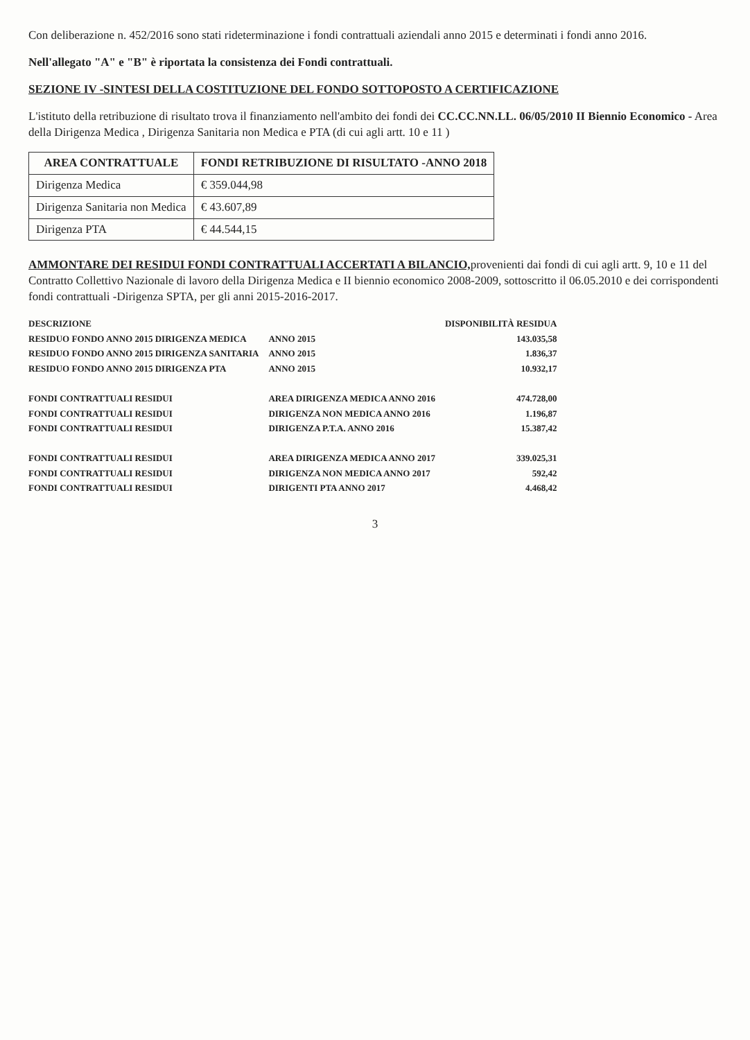Con deliberazione n. 452/2016 sono stati rideterminazione i fondi contrattuali aziendali anno 2015 e determinati i fondi anno 2016.
Nell'allegato "A" e "B" è riportata la consistenza dei Fondi contrattuali.
SEZIONE IV -SINTESI DELLA COSTITUZIONE DEL FONDO SOTTOPOSTO A CERTIFICAZIONE
L'istituto della retribuzione di risultato trova il finanziamento nell'ambito dei fondi dei CC.CC.NN.LL. 06/05/2010 II Biennio Economico - Area della Dirigenza Medica , Dirigenza Sanitaria non Medica e PTA (di cui agli artt. 10 e 11 )
| AREA CONTRATTUALE | FONDI RETRIBUZIONE DI RISULTATO -ANNO 2018 |
| --- | --- |
| Dirigenza Medica | € 359.044,98 |
| Dirigenza Sanitaria non Medica | € 43.607,89 |
| Dirigenza PTA | € 44.544,15 |
AMMONTARE DEI RESIDUI FONDI CONTRATTUALI ACCERTATI A BILANCIO, provenienti dai fondi di cui agli artt. 9, 10 e 11 del Contratto Collettivo Nazionale di lavoro della Dirigenza Medica e II biennio economico 2008-2009, sottoscritto il 06.05.2010 e dei corrispondenti fondi contrattuali -Dirigenza SPTA, per gli anni 2015-2016-2017.
| DESCRIZIONE | | DISPONIBILITÀ RESIDUA |
| --- | --- | --- |
| RESIDUO FONDO ANNO 2015 DIRIGENZA MEDICA | ANNO 2015 | 143.035,58 |
| RESIDUO FONDO ANNO 2015 DIRIGENZA SANITARIA | ANNO 2015 | 1.836,37 |
| RESIDUO FONDO ANNO 2015 DIRIGENZA PTA | ANNO 2015 | 10.932,17 |
| FONDI CONTRATTUALI RESIDUI | AREA DIRIGENZA MEDICA ANNO 2016 | 474.728,00 |
| FONDI CONTRATTUALI RESIDUI | DIRIGENZA NON MEDICA ANNO 2016 | 1.196,87 |
| FONDI CONTRATTUALI RESIDUI | DIRIGENZA P.T.A. ANNO 2016 | 15.387,42 |
| FONDI CONTRATTUALI RESIDUI | AREA DIRIGENZA MEDICA ANNO 2017 | 339.025,31 |
| FONDI CONTRATTUALI RESIDUI | DIRIGENZA NON MEDICA ANNO 2017 | 592,42 |
| FONDI CONTRATTUALI RESIDUI | DIRIGENTI PTA ANNO 2017 | 4.468,42 |
3